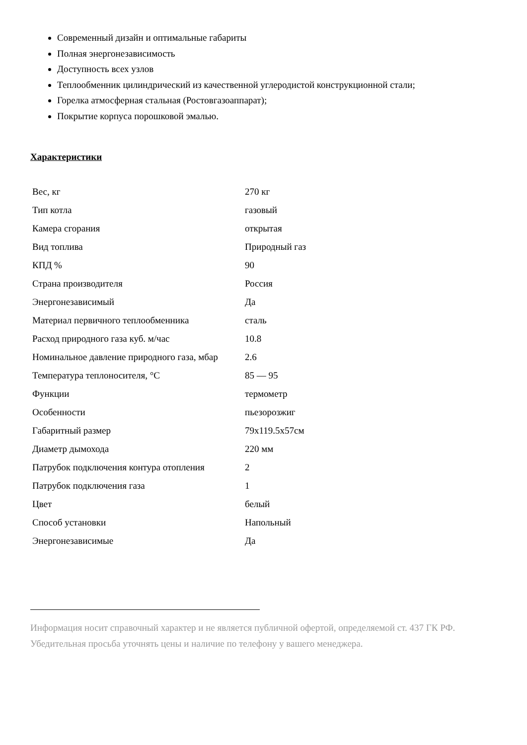Современный дизайн и оптимальные габариты
Полная энергонезависимость
Доступность всех узлов
Теплообменник цилиндрический из качественной углеродистой конструкционной стали;
Горелка атмосферная стальная (Ростовгазоаппарат);
Покрытие корпуса порошковой эмалью.
Характеристики
| Вес, кг | 270 кг |
| Тип котла | газовый |
| Камера сгорания | открытая |
| Вид топлива | Природный газ |
| КПД % | 90 |
| Страна производителя | Россия |
| Энергонезависимый | Да |
| Материал первичного теплообменника | сталь |
| Расход природного газа куб. м/час | 10.8 |
| Номинальное давление природного газа, мбар | 2.6 |
| Температура теплоносителя, °C | 85 — 95 |
| Функции | термометр |
| Особенности | пьезорозжиг |
| Габаритный размер | 79x119.5x57см |
| Диаметр дымохода | 220 мм |
| Патрубок подключения контура отопления | 2 |
| Патрубок подключения газа | 1 |
| Цвет | белый |
| Способ установки | Напольный |
| Энергонезависимые | Да |
Информация носит справочный характер и не является публичной офертой, определяемой ст. 437 ГК РФ. Убедительная просьба уточнять цены и наличие по телефону у вашего менеджера.